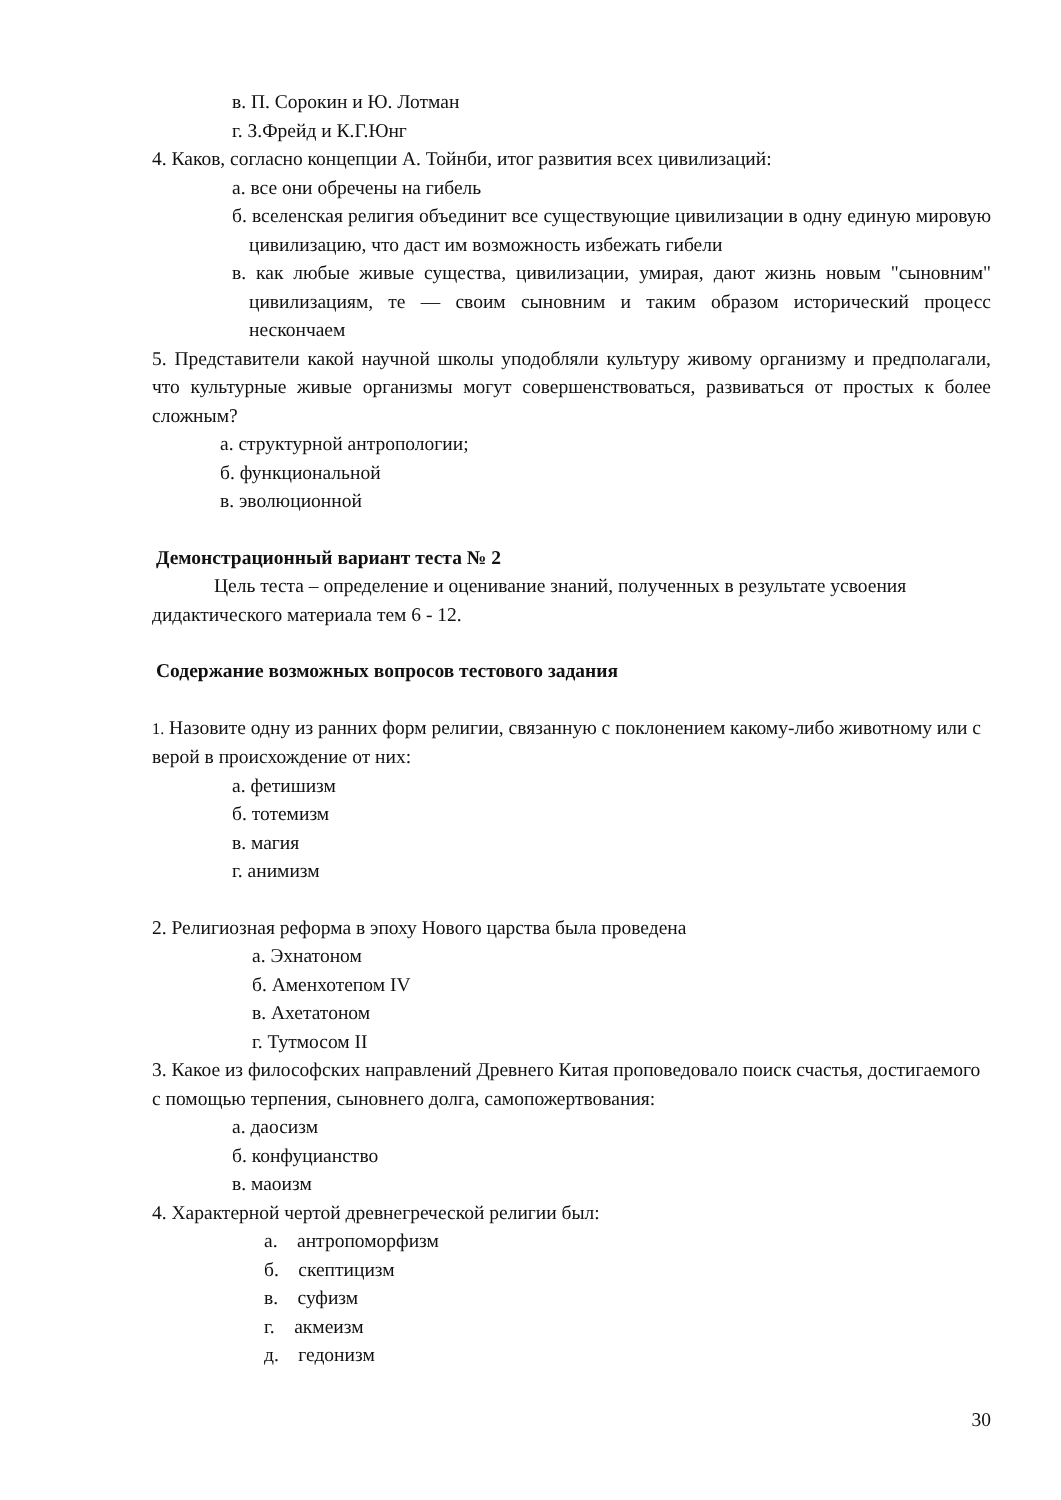в. П. Сорокин и Ю. Лотман
г. З.Фрейд и К.Г.Юнг
4. Каков, согласно концепции А. Тойнби, итог развития всех цивилизаций:
а. все они обречены на гибель
б. вселенская религия объединит все существующие цивилизации в одну единую мировую цивилизацию, что даст им возможность избежать гибели
в. как любые живые существа, цивилизации, умирая, дают жизнь новым "сыновним" цивилизациям, те — своим сыновним и таким образом исторический процесс нескончаем
5. Представители какой научной школы уподобляли культуру живому организму и предполагали, что культурные живые организмы могут совершенствоваться, развиваться от простых к более сложным?
а. структурной антропологии;
б. функциональной
в. эволюционной
Демонстрационный вариант теста № 2
Цель теста – определение и оценивание знаний, полученных в результате усвоения дидактического материала тем 6 - 12.
Содержание возможных вопросов тестового задания
1. Назовите одну из ранних форм религии, связанную с поклонением какому-либо животному или с верой в происхождение от них:
а. фетишизм
б. тотемизм
в. магия
г. анимизм
2. Религиозная реформа в эпоху Нового царства была проведена
а. Эхнатоном
б. Аменхотепом IV
в. Ахетатоном
г. Тутмосом II
3. Какое из философских направлений Древнего Китая проповедовало поиск счастья, достигаемого с помощью терпения, сыновнего долга, самопожертвования:
а. даосизм
б. конфуцианство
в. маоизм
4. Характерной чертой древнегреческой религии был:
а. антропоморфизм
б. скептицизм
в. суфизм
г. акмеизм
д. гедонизм
30